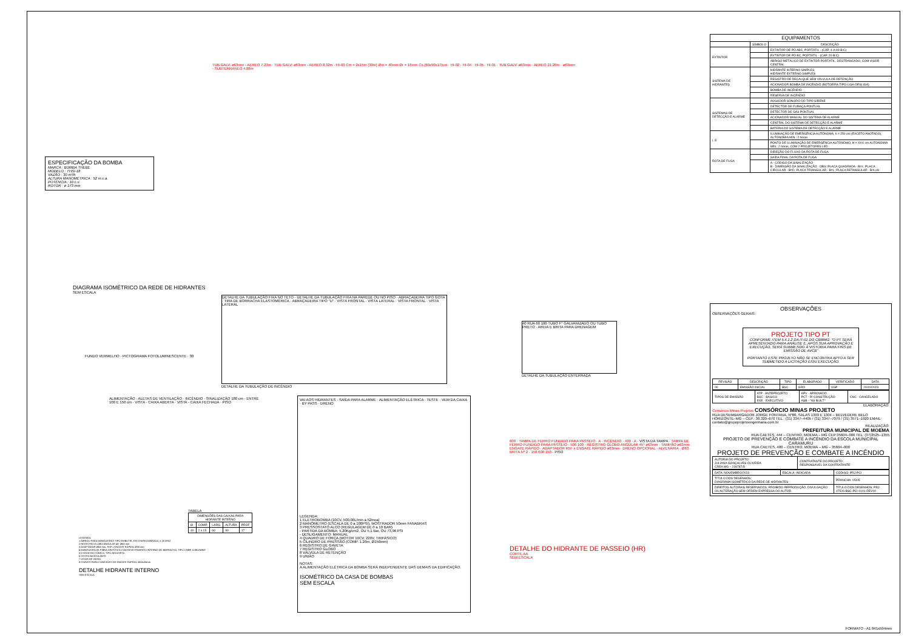ESPECIFICAÇÃO DA BOMBA
MARCA : BOMBA THEBE
MODELO : THSI-18
VAZÃO : 30 m³/h
ALTURA MANOMÉTRICA : 52 m.c.a.
POTÊNCIA : 10 c.v.
ROTOR : ø 173 mm
TUB GALV. ø63mm - AEREO 7.23m · TUB GALV. ø63mm - AEREO 8.32m · HI-03 Cm = 2x15m (30m) Øm = 40mm Ør = 16mm Cx.(60x90x17)cm · HI-02 · HI-04 · HI-05 · HI-01 · TUB GALV. ø63mm - AEREO 21.20m · ø63mm - SUBTERRANEO 4.88m
DIAGRAMA ISOMÉTRICO DA REDE DE HIDRANTES
SEM ESCALA
DETALHE DA TUBULAÇÃO FIXA NO TETO · DETALHE DA TUBULAÇÃO FIXA NA PAREDE OU NO PISO · ABRAÇADEIRA TIPO GOTA · TIRA DE BORRACHA ELASTOMÉRICA · ABRAÇADEIRA TIPO "U" · VISTA FRONTAL · VISTA LATERAL · VISTA FRONTAL · VISTA LATERAL
DETALHE DA TUBULAÇÃO DE INCÊNDIO
40 RUA 60 100 TUBO F° GALVANIZADO OU TUBO PRETO · AREIA E BRITA PARA DRENAGEM
DETALHE DA TUBULAÇÃO ENTERRADA
FUNDO VERMELHO · PICTOGRAMA FOTOLUMINESCENTE · 30
ALIMENTAÇÃO · ALETAS DE VENTILAÇÃO · INCÊNDIO · SINALIZAÇÃO 180 cm · ENTRE 100 E 150 cm · VISTA - CAIXA ABERTA · VISTA - CAIXA FECHADA · PISO
TABELA
| DIMENSÕES DAS CAIXAS PARA HIDRANTE INTERNO | | | | |
| --- | --- | --- | --- | --- |
| Ø | COMP. | LARG. | ALTURA | PROF. |
| 40 | 2 x 15 | 60 | 90 | 17 |
LEGENDA:
1 ABRIGO PARA MANGUEIRAS TIPO EMBUTIR, EM CHAPA DOBRADA, # 20 MSG
2 REGISTRO GLOBO ANGULAR 45° Ø65 mm
3 ADAPTADOR Ø63 mm, RSF x ENGATE RÁPIDO Ø38 mm
4 MANGUEIRA DE FIBRA SINTÉTICA COM REVESTIMENTO INTERNO DE BORRACHA, TIPO 2 NBR 11861/ABNT
5 ESGUICHO CÔNICO, TIPO AGULHETA
6 CESTO BASCULANTE
7 VISOR DE VIDRO
8 CHAVES PARA CONEXÕES DE ENGATE RÁPIDO, Ø63x38mm
DETALHE HIDRANTE INTERNO
SEM ESCALA
VAI AOS HIDRANTES · SAÍDA PARA ALARME · ALIMENTAÇÃO ELÉTRICA · TESTE · VEM DA CAIXA · BY PASS · DRENO
LEGENDA:
1 ELETROBOMBA (10CV, 500,00L/min a 52mca)
2 MANÔMETRO (ESCALA DE 0 a 100PSI), MOSTRADOR 50mm FANABRAS
3 PRESSOSTATO ALCO (REGULAGEM DE 0 a 10 BAR)
- PARTIDA DA BOMBA: 5,20Kg/cm2, OU 5,1 Bar, OU 73,96 PSI
- DESLIGAMENTO: MANUAL
4 QUADRO DE FORÇA (MOTOR 10CV, 220V, TRIFÁSICO)
5 CILINDRO DE PRESSÃO (COMP. 1.20m, Ø150mm)
6 REGISTRO DE GAVETA
7 REGISTRO GLOBO
8 VÁLVULA DE RETENÇÃO
9 UNIÃO
NOTAS:
A ALIMENTAÇÃO ELÉTRICA DA BOMBA SERÁ INDEPENDENTE DAS DEMAIS DA EDIFICAÇÃO.
ISOMÉTRICO DA CASA DE BOMBAS
SEM ESCALA
600 · TAMPA DE FERRO FUNDIDO PARA PASSEIO · A · INCÊNDIO · 400 · A · VISTA DA TAMPA · TAMPA DE FERRO FUNDIDO PARA PASSEIO · 500 100 · REGISTRO GLOBO ANGULAR 45° ø63mm · TAMPÃO ø63mm ENGATE RÁPIDO · ADAPTADOR R5F x ENGATE RÁPIDO ø63mm · DRENO OPCIONAL · ALVENARIA · Ø63 · BRITA Nº 2 · 150 600 150 · PISO
DETALHE DO HIDRANTE DE PASSEIO (HR)
CORTE AA
SEM ESCALA
| EQUIPAMENTOS | | |
| --- | --- | --- |
| | SÍMBOLO | DESCRIÇÃO |
| EXTINTOR | | EXTINTOR DE PÓ ABC, PORTÁTIL - (CAP. 4-A:40-B:C) |
| | | EXTINTOR DE PÓ BC, PORTÁTIL - (CAP. 20-B:C) |
| | | ABRIGO METÁLICO DE EXTINTOR PORTÁTIL, DESTRANCADO, COM VISOR CENTRAL |
| SISTEMA DE HIDRANTES | | HIDRANTE INTERNO SIMPLES HIDRANTE EXTERNO SIMPLES |
| | | REGISTRO DE RECALQUE SEM VÁLVULA DE RETENÇÃO |
| | | ACIONADOR BOMBA DE INCÊNDIO (BOTOEIRA TIPO LIGA-DESLIGA) |
| | | BOMBA DE INCÊNDIO |
| | | RESERVA DE INCÊNDIO |
| SISTEMAS DE DETECÇÃO E ALARME | | AVISADOR SONORO DO TIPO SIRENE |
| | | DETECTOR DE FUMAÇA PONTUAL |
| | | DETECTOR DE GÁS PONTUAL |
| | | ACIONADOR MANUAL DO SISTEMA DE ALARME |
| | | CENTRAL DO SISTEMA DE DETECÇÃO E ALARME |
| | | BATERIA DO SISTEMA DE DETECÇÃO E ALARME |
| I. E | | ILUMINAÇÃO DE EMERGÊNCIA AUTÔNOMA, h = 250 cm (EXCETO ANOTADO), AUTONOMIA MÍN.: 2 horas. |
| | | PONTO DE ILUMINAÇÃO DE EMERGÊNCIA AUTÔNOMO, H = XXX cm AUTONOMIA MÍN.: 2 horas, COM 2 PROJETORES LED |
| ROTA DE FUGA | | DIREÇÃO DO FLUXO DA ROTA DE FUGA |
| | | SAÍDA FINAL DA ROTA DE FUGA |
| | | A - CÓDIGO DA SINALIZAÇÃO B - DIMENSÃO DA SINALIZAÇÃO OBS: PLACA QUADRADA - B=L; PLACA CIRCULAR - B=D; PLACA TRIANGULAR - B=L; PLACA RETANGULAR - B=LxH |
OBSERVAÇÕES
OBSERVAÇÕES GERAIS:
PROJETO TIPO PT
CONFORME ITEM 5.4.1.2 DA IT-01 DO CBMMG: "O PT SERÁ APRESENTADO PARA ANÁLISE E, APÓS SUA APROVAÇÃO E EXECUÇÃO, SERÁ SUBMETIDO À VISTORIA PARA FINS DE EMISSÃO DE AVCB"
PORTANTO ESTE PROJETO NÃO SE ENCONTRA APTO A SER SUBMETIDO A LICITAÇÃO E/OU EXECUÇÃO.
| REVISÃO | DESCRIÇÃO | TIPO | ELABORADO | VERIFICADO | DATA |
| --- | --- | --- | --- | --- | --- |
| 00 | EMISSÃO INICIAL | BSC | GRO | VGP | 20/10/2023 |
| TIPOS DE EMISSÃO | ATP - ANTEPROJETO BSC - BÁSICO EXE - EXECUTIVO | APV - APROVADO PCT - P/ CONSTRUÇÃO ASB - "AS BUILT" | CNC - CANCELADO |
ELABORAÇÃO:
Consórcio Minas Projetos CONSÓRCIO MINAS PROJETO
RUA DESEMBARGADOR JORGE FONTANA, Nº80, SALAS 1303 E 1304 – BELVEDERE BELO HORIZONTE–MG – CEP.: 30.320–670 TEL.: (31) 3347–4405 / (31) 3347–7079 / (31) 3571–1920 EMAIL: contato@grupoprojetoengenharia.com.br
REALIZAÇÃO:
PREFEITURA MUNICIPAL DE MOEMA
RUA CAETÉS, 444 – CENTRO, MOEMA – MG CEP:35604–000 TEL: (37)3525–1355
PROJETO DE PREVENÇÃO E COMBATE A INCÊNDIO DA ESCOLA MUNICIPAL CARAMURU
RUA CAETÉS, 480 – CENTRO, MOEMA – MG – 35604–000
PROJETO DE PREVENÇÃO E COMBATE A INCÊNDIO
| AUTORIA DO PROJETO: JULIANA GONÇALVES OLIVEIRA CREA MG – 239787/D | CONTRATANTE DO PROJETO: RESPONSÁVEL DA CONTRATANTE |
| DATA: NOVEMBRO/2023 | ESCALA: INDICADA | CÓDIGO: PRJ-PCI |
| TÍTULO DOS DESENHOS: DIAGRAMA ISOMÉTRICO DA REDE DE HIDRANTES | | PRANCHA: 05/05 |
| DIREITOS AUTORAIS RESERVADOS; PROIBIDO REPRODUÇÃO, DIVULGAÇÃO OU ALTERAÇÃO SEM ORDEM EXPRESSA DO AUTOR. | | TÍTULO DOS DESENHOS: PRJ-47526-BSC-PCI-0101-REV00 |
FORMATO - A1 841x594mm